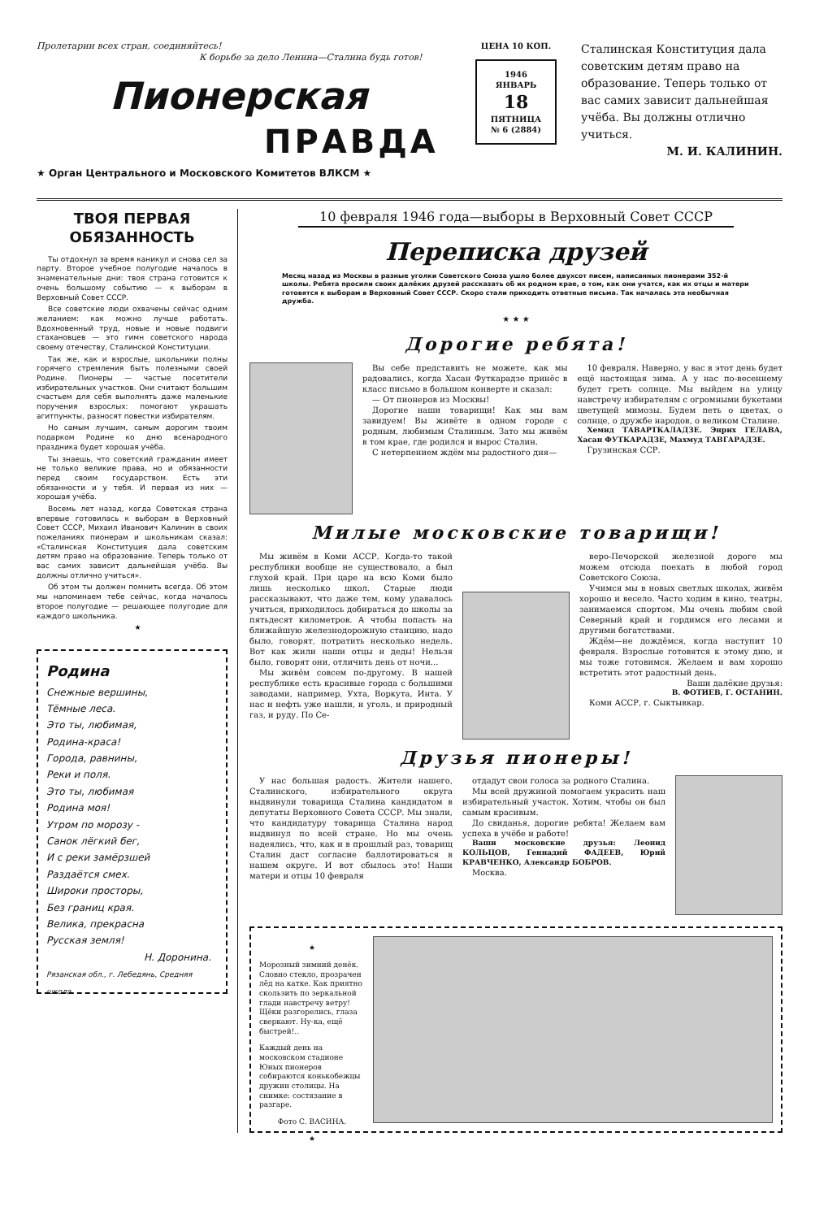Пролетарии всех стран, соединяйтесь!
К борьбе за дело Ленина—Сталина будь готов!
Пионерская
ПРАВДА
★ Орган Центрального и Московского Комитетов ВЛКСМ ★
ЦЕНА 10 КОП.
1946
ЯНВАРЬ
18
ПЯТНИЦА
№ 6 (2884)
Сталинская Конституция дала советским детям право на образование. Теперь только от вас самих зависит дальнейшая учёба. Вы должны отлично учиться.
М. И. КАЛИНИН.
ТВОЯ ПЕРВАЯ ОБЯЗАННОСТЬ
Ты отдохнул за время каникул и снова сел за парту. Второе учебное полугодие началось в знаменательные дни: твоя страна готовится к очень большому событию — к выборам в Верховный Совет СССР.
Все советские люди охвачены сейчас одним желанием: как можно лучше работать. Вдохновенный труд, новые и новые подвиги стахановцев — это гимн советского народа своему отечеству, Сталинской Конституции.
Так же, как и взрослые, школьники полны горячего стремления быть полезными своей Родине. Пионеры — частые посетители избирательных участков. Они считают большим счастьем для себя выполнять даже маленькие поручения взрослых: помогают украшать агитпункты, разносят повестки избирателям.
Но самым лучшим, самым дорогим твоим подарком Родине ко дню всенародного праздника будет хорошая учёба.
Ты знаешь, что советский гражданин имеет не только великие права, но и обязанности перед своим государством. Есть эти обязанности и у тебя. И первая из них — хорошая учёба.
Восемь лет назад, когда Советская страна впервые готовилась к выборам в Верховный Совет СССР, Михаил Иванович Калинин в своих пожеланиях пионерам и школьникам сказал: «Сталинская Конституция дала советским детям право на образование. Теперь только от вас самих зависит дальнейшая учёба. Вы должны отлично учиться».
Об этом ты должен помнить всегда. Об этом мы напоминаем тебе сейчас, когда началось второе полугодие — решающее полугодие для каждого школьника.
★
Родина
Снежные вершины,
Тёмные леса.
Это ты, любимая,
Родина-краса!
Города, равнины,
Реки и поля.
Это ты, любимая
Родина моя!
Утром по морозу -
Санок лёгкий бег,
И с реки замёрзшей
Раздаётся смех.
Широки просторы,
Без границ края.
Велика, прекрасна
Русская земля!
Н. Доронина.
Рязанская обл., г. Лебедянь, Средняя школа.
10 февраля 1946 года—выборы в Верховный Совет СССР
Переписка друзей
Месяц назад из Москвы в разные уголки Советского Союза ушло более двухсот писем, написанных пионерами 352-й школы. Ребята просили своих далёких друзей рассказать об их родном крае, о том, как они учатся, как их отцы и матери готовятся к выборам в Верховный Совет СССР. Скоро стали приходить ответные письма. Так началась эта необычная дружба.
★ ★ ★
Дорогие ребята!
Вы себе представить не можете, как мы радовались, когда Хасан Футкарадзе принёс в класс письмо в большом конверте и сказал:
— От пионеров из Москвы!
Дорогие наши товарищи! Как мы вам завидуем! Вы живёте в одном городе с родным, любимым Сталиным. Зато мы живём в том крае, где родился и вырос Сталин.
С нетерпением ждём мы радостного дня—
10 февраля. Наверно, у вас в этот день будет ещё настоящая зима. А у нас по-весеннему будет греть солнце. Мы выйдем на улицу навстречу избирателям с огромными букетами цветущей мимозы. Будем петь о цветах, о солнце, о дружбе народов, о великом Сталине.
Хемид ТАВАРТКАЛАДЗЕ. Энрих ГЕЛАВА, Хасан ФУТКАРАДЗЕ, Махмуд ТАВГАРАДЗЕ.
Грузинская ССР.
Милые московские товарищи!
Мы живём в Коми АССР. Когда-то такой республики вообще не существовало, а был глухой край. При царе на всю Коми было лишь несколько школ. Старые люди рассказывают, что даже тем, кому удавалось учиться, приходилось добираться до школы за пятьдесят километров. А чтобы попасть на ближайшую железнодорожную станцию, надо было, говорят, потратить несколько недель. Вот как жили наши отцы и деды! Нельзя было, говорят они, отличить день от ночи...
Мы живём совсем по-другому. В нашей республике есть красивые города с большими заводами, например, Ухта, Воркута, Инта. У нас и нефть уже нашли, и уголь, и природный газ, и руду. По Се-
веро-Печорской железной дороге мы можем отсюда поехать в любой город Советского Союза.
Учимся мы в новых светлых школах, живём хорошо и весело. Часто ходим в кино, театры, занимаемся спортом. Мы очень любим свой Северный край и гордимся его лесами и другими богатствами.
Ждём—не дождёмся, когда наступит 10 февраля. Взрослые готовятся к этому дню, и мы тоже готовимся. Желаем и вам хорошо встретить этот радостный день.
Ваши далёкие друзья:
В. ФОТИЕВ, Г. ОСТАНИН.
Коми АССР, г. Сыктывкар.
Друзья пионеры!
У нас большая радость. Жители нашего, Сталинского, избирательного округа выдвинули товарища Сталина кандидатом в депутаты Верховного Совета СССР. Мы знали, что кандидатуру товарища Сталина народ выдвинул по всей стране. Но мы очень надеялись, что, как и в прошлый раз, товарищ Сталин даст согласие баллотироваться в нашем округе. И вот сбылось это! Наши матери и отцы 10 февраля
отдадут свои голоса за родного Сталина.
Мы всей дружиной помогаем украсить наш избирательный участок. Хотим, чтобы он был самым красивым.
До свиданья, дорогие ребята! Желаем вам успеха в учёбе и работе!
Ваши московские друзья: Леонид КОЛЬЦОВ, Геннадий ФАДЕЕВ, Юрий КРАВЧЕНКО, Александр БОБРОВ.
Москва.
★
Морозный зимний денёк. Словно стекло, прозрачен лёд на катке. Как приятно скользить по зеркальной глади навстречу ветру! Щёки разгорелись, глаза сверкают. Ну-ка, ещё быстрей!..
Каждый день на московском стадионе Юных пионеров собираются конькобежцы дружин столицы. На снимке: состязание в разгаре.
Фото С. ВАСИНА.
★